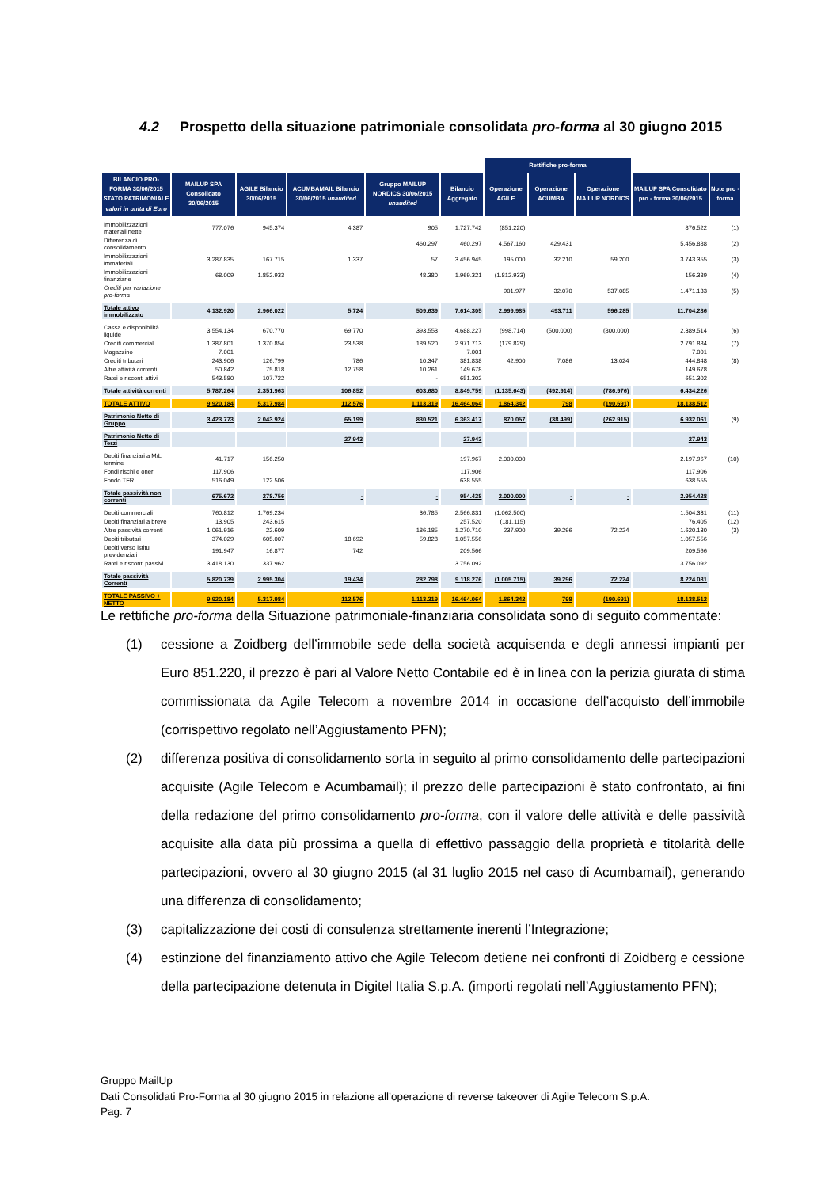4.2 Prospetto della situazione patrimoniale consolidata pro-forma al 30 giugno 2015
| | | | | | | Rettifiche pro-forma | | | | |
| --- | --- | --- | --- | --- | --- | --- | --- | --- | --- | --- |
| BILANCIO PRO-FORMA 30/06/2015 STATO PATRIMONIALE valori in unità di Euro | MAILUP SPA Consolidato 30/06/2015 | AGILE Bilancio 30/06/2015 | ACUMBAMAIL Bilancio 30/06/2015 unaudited | Gruppo MAILUP NORDICS 30/06/2015 unaudited | Bilancio Aggregato | Operazione AGILE | Operazione ACUMBA | Operazione MAILUP NORDICS | MAILUP SPA Consolidato pro - forma 30/06/2015 | Note pro - forma |
| Immobilizzazioni materiali nette | 777.076 | 945.374 | 4.387 | 905 | 1.727.742 | (851.220) | | | 876.522 | (1) |
| Differenza di consolidamento | | | | 460.297 | 460.297 | 4.567.160 | 429.431 | | 5.456.888 | (2) |
| Immobilizzazioni immateriali | 3.287.835 | 167.715 | 1.337 | 57 | 3.456.945 | 195.000 | 32.210 | 59.200 | 3.743.355 | (3) |
| Immobilizzazioni finanziarie | 68.009 | 1.852.933 | | 48.380 | 1.969.321 | (1.812.933) | | | 156.389 | (4) |
| Crediti per variazione pro-forma | | | | | | 901.977 | 32.070 | 537.085 | 1.471.133 | (5) |
| Totale attivo immobilizzato | 4.132.920 | 2.966.022 | 5.724 | 509.639 | 7.614.305 | 2.999.985 | 493.711 | 596.285 | 11.704.286 | |
| Cassa e disponibilità liquide | 3.554.134 | 670.770 | 69.770 | 393.553 | 4.688.227 | (998.714) | (500.000) | (800.000) | 2.389.514 | (6) |
| Crediti commerciali | 1.387.801 | 1.370.854 | 23.538 | 189.520 | 2.971.713 | (179.829) | | | 2.791.884 | (7) |
| Magazzino | 7.001 | | | | 7.001 | | | | 7.001 | |
| Crediti tributari | 243.906 | 126.799 | 786 | 10.347 | 381.838 | 42.900 | 7.086 | 13.024 | 444.848 | (8) |
| Altre attività correnti | 50.842 | 75.818 | 12.758 | 10.261 | 149.678 | | | | 149.678 | |
| Ratei e risconti attivi | 543.580 | 107.722 | | - | 651.302 | | | | 651.302 | |
| Totale attività correnti | 5.787.264 | 2.351.963 | 106.852 | 603.680 | 8.849.759 | (1.135.643) | (492.914) | (786.976) | 6.434.226 | |
| TOTALE ATTIVO | 9.920.184 | 5.317.984 | 112.576 | 1.113.319 | 16.464.064 | 1.864.342 | 798 | (190.691) | 18.138.512 | |
| Patrimonio Netto di Gruppo | 3.423.773 | 2.043.924 | 65.199 | 830.521 | 6.363.417 | 870.057 | (38.499) | (262.915) | 6.932.061 | (9) |
| Patrimonio Netto di Terzi | | | 27.943 | | 27.943 | | | | 27.943 | |
| Debiti finanziari a M/L termine | 41.717 | 156.250 | | | 197.967 | 2.000.000 | | | 2.197.967 | (10) |
| Fondi rischi e oneri | 117.906 | | | | 117.906 | | | | 117.906 | |
| Fondo TFR | 516.049 | 122.506 | | | 638.555 | | | | 638.555 | |
| Totale passività non correnti | 675.672 | 278.756 | - | - | 954.428 | 2.000.000 | - | - | 2.954.428 | |
| Debiti commerciali | 760.812 | 1.769.234 | | 36.785 | 2.566.831 | (1.062.500) | | | 1.504.331 | (11) |
| Debiti finanziari a breve | 13.905 | 243.615 | | | 257.520 | (181.115) | | | 76.405 | (12) |
| Altre passività correnti | 1.061.916 | 22.609 | | 186.185 | 1.270.710 | 237.900 | 39.296 | 72.224 | 1.620.130 | (3) |
| Debiti tributari | 374.029 | 605.007 | 18.692 | 59.828 | 1.057.556 | | | | 1.057.556 | |
| Debiti verso istitui previdenziali | 191.947 | 16.877 | 742 | | 209.566 | | | | 209.566 | |
| Ratei e risconti passivi | 3.418.130 | 337.962 | | | 3.756.092 | | | | 3.756.092 | |
| Totale passività Correnti | 5.820.739 | 2.995.304 | 19.434 | 282.798 | 9.118.276 | (1.005.715) | 39.296 | 72.224 | 8.224.081 | |
| TOTALE PASSIVO + NETTO | 9.920.184 | 5.317.984 | 112.576 | 1.113.319 | 16.464.064 | 1.864.342 | 798 | (190.691) | 18.138.512 | |
Le rettifiche pro-forma della Situazione patrimoniale-finanziaria consolidata sono di seguito commentate:
(1) cessione a Zoidberg dell’immobile sede della società acquisenda e degli annessi impianti per Euro 851.220, il prezzo è pari al Valore Netto Contabile ed è in linea con la perizia giurata di stima commissionata da Agile Telecom a novembre 2014 in occasione dell’acquisto dell’immobile (corrispettivo regolato nell’Aggiustamento PFN);
(2) differenza positiva di consolidamento sorta in seguito al primo consolidamento delle partecipazioni acquisite (Agile Telecom e Acumbamail); il prezzo delle partecipazioni è stato confrontato, ai fini della redazione del primo consolidamento pro-forma, con il valore delle attività e delle passività acquisite alla data più prossima a quella di effettivo passaggio della proprietà e titolarità delle partecipazioni, ovvero al 30 giugno 2015 (al 31 luglio 2015 nel caso di Acumbamail), generando una differenza di consolidamento;
(3) capitalizzazione dei costi di consulenza strettamente inerenti l’Integrazione;
(4) estinzione del finanziamento attivo che Agile Telecom detiene nei confronti di Zoidberg e cessione della partecipazione detenuta in Digitel Italia S.p.A. (importi regolati nell’Aggiustamento PFN);
Gruppo MailUp
Dati Consolidati Pro-Forma al 30 giugno 2015 in relazione all’operazione di reverse takeover di Agile Telecom S.p.A.
Pag. 7